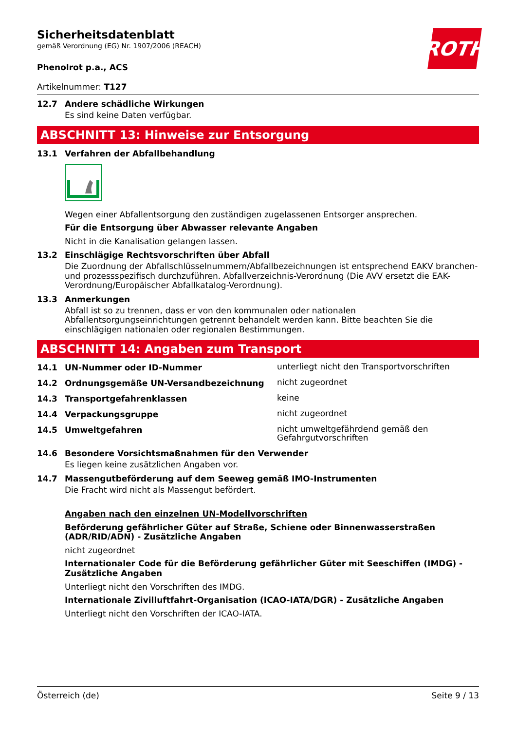ROTH
Sicherheitsdatenblatt
gemäß Verordnung (EG) Nr. 1907/2006 (REACH)
Phenolrot p.a., ACS
Artikelnummer: T127
12.7 Andere schädliche Wirkungen
Es sind keine Daten verfügbar.
ABSCHNITT 13: Hinweise zur Entsorgung
13.1 Verfahren der Abfallbehandlung
Wegen einer Abfallentsorgung den zuständigen zugelassenen Entsorger ansprechen.
Für die Entsorgung über Abwasser relevante Angaben
Nicht in die Kanalisation gelangen lassen.
13.2 Einschlägige Rechtsvorschriften über Abfall
Die Zuordnung der Abfallschlüsselnummern/Abfallbezeichnungen ist entsprechend EAKV branchen- und prozessspezifisch durchzuführen. Abfallverzeichnis-Verordnung (Die AVV ersetzt die EAK-Verordnung/Europäischer Abfallkatalog-Verordnung).
13.3 Anmerkungen
Abfall ist so zu trennen, dass er von den kommunalen oder nationalen Abfallentsorgungseinrichtungen getrennt behandelt werden kann. Bitte beachten Sie die einschlägigen nationalen oder regionalen Bestimmungen.
ABSCHNITT 14: Angaben zum Transport
14.1 UN-Nummer oder ID-Nummer unterliegt nicht den Transportvorschriften
14.2 Ordnungsgemäße UN-Versandbezeichnung nicht zugeordnet
14.3 Transportgefahrenklassen keine
14.4 Verpackungsgruppe nicht zugeordnet
14.5 Umweltgefahren nicht umweltgefährdend gemäß den Gefahrgutvorschriften
14.6 Besondere Vorsichtsmaßnahmen für den Verwender
Es liegen keine zusätzlichen Angaben vor.
14.7 Massengutbeförderung auf dem Seeweg gemäß IMO-Instrumenten
Die Fracht wird nicht als Massengut befördert.
Angaben nach den einzelnen UN-Modellvorschriften
Beförderung gefährlicher Güter auf Straße, Schiene oder Binnenwasserstraßen (ADR/RID/ADN) - Zusätzliche Angaben
nicht zugeordnet
Internationaler Code für die Beförderung gefährlicher Güter mit Seeschiffen (IMDG) - Zusätzliche Angaben
Unterliegt nicht den Vorschriften des IMDG.
Internationale Zivilluftfahrt-Organisation (ICAO-IATA/DGR) - Zusätzliche Angaben
Unterliegt nicht den Vorschriften der ICAO-IATA.
Österreich (de) Seite 9 / 13